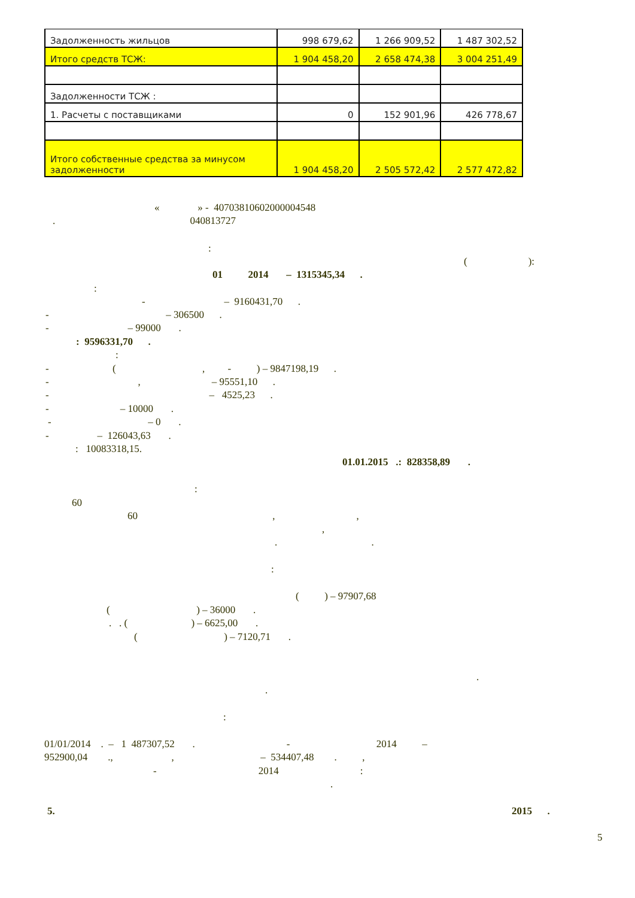| Задолженность жильцов | 998 679,62 | 1 266 909,52 | 1 487 302,52 |
| Итого средств ТСЖ: | 1 904 458,20 | 2 658 474,38 | 3 004 251,49 |
| Задолженности ТСЖ : | | | |
| 1. Расчеты с поставщиками | 0 | 152 901,96 | 426 778,67 |
| Итого собственные средства за минусом задолженности | 1 904 458,20 | 2 505 572,42 | 2 577 472,82 |
« » - 40703810602000004548
. 040813727
:
( ):
01 2014 – 1315345,34 .
:
- – 9160431,70 .
- – 306500 .
- – 99000 .
: 9596331,70 .
:
- ( , - ) – 9847198,19 .
- , – 95551,10 .
- – 4525,23 .
- – 10000 .
- – 0 .
- – 126043,63 .
: 10083318,15.
01.01.2015 .: 828358,89 .
:
60
60 , ,
,
. .
:
( ) – 97907,68
( ) – 36000 .
. . ( ) – 6625,00 .
( ) – 7120,71 .
.
.
:
01/01/2014 . – 1 487307,52 . - 2014 –
952900,04 ., , – 534407,48 . ,
- 2014 :
.
5.
2015 .
5